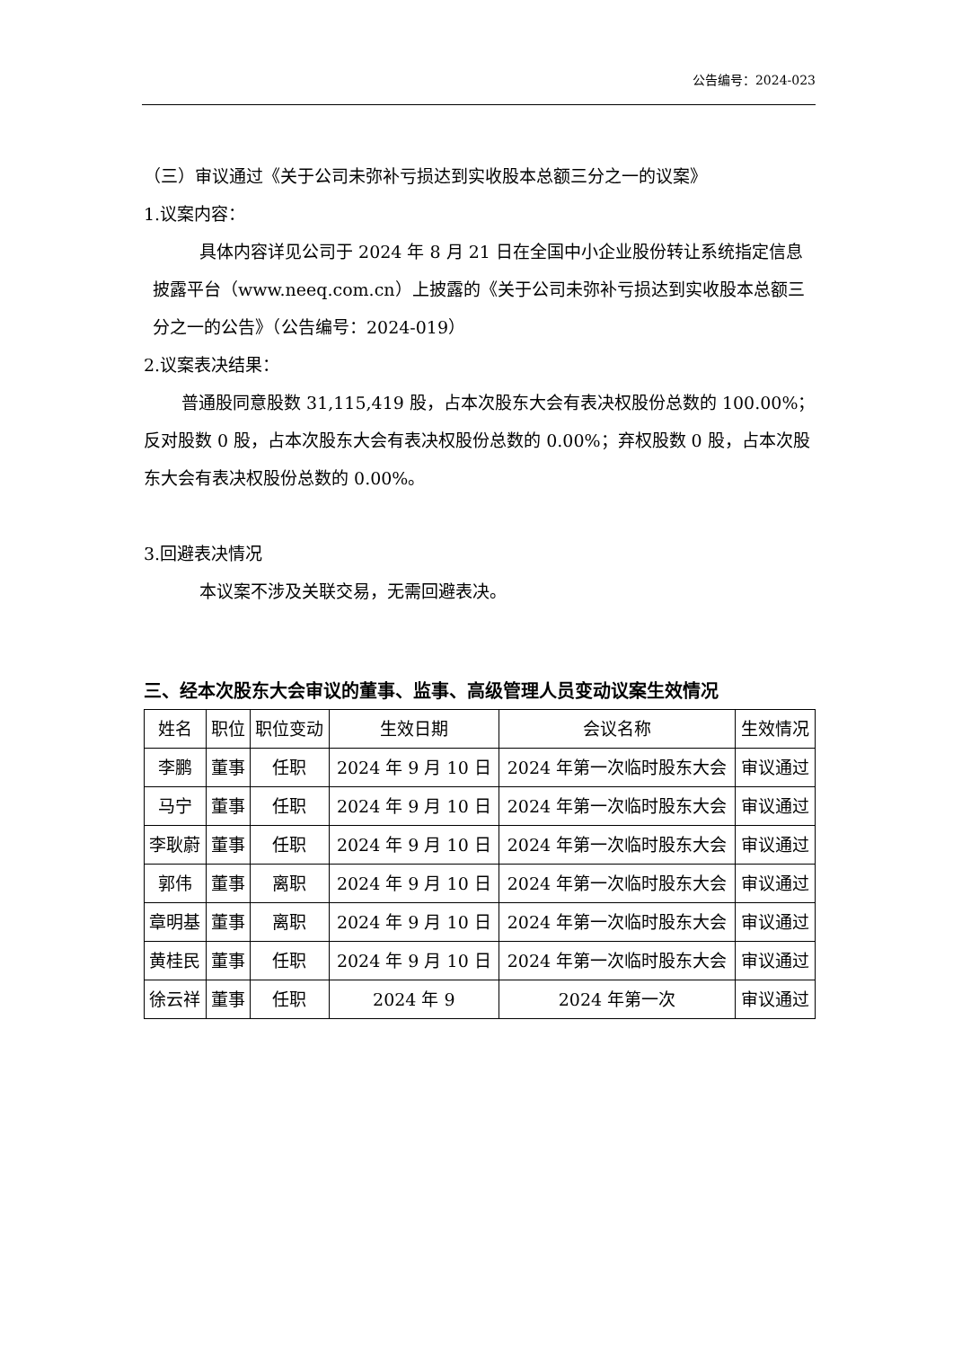公告编号：2024-023
（三）审议通过《关于公司未弥补亏损达到实收股本总额三分之一的议案》
1.议案内容：
具体内容详见公司于 2024 年 8 月 21 日在全国中小企业股份转让系统指定信息披露平台（www.neeq.com.cn）上披露的《关于公司未弥补亏损达到实收股本总额三分之一的公告》（公告编号：2024-019）
2.议案表决结果：
普通股同意股数 31,115,419 股，占本次股东大会有表决权股份总数的 100.00%；反对股数 0 股，占本次股东大会有表决权股份总数的 0.00%；弃权股数 0 股，占本次股东大会有表决权股份总数的 0.00%。
3.回避表决情况
本议案不涉及关联交易，无需回避表决。
三、经本次股东大会审议的董事、监事、高级管理人员变动议案生效情况
| 姓名 | 职位 | 职位变动 | 生效日期 | 会议名称 | 生效情况 |
| --- | --- | --- | --- | --- | --- |
| 李鹏 | 董事 | 任职 | 2024 年 9 月 10 日 | 2024 年第一次临时股东大会 | 审议通过 |
| 马宁 | 董事 | 任职 | 2024 年 9 月 10 日 | 2024 年第一次临时股东大会 | 审议通过 |
| 李耿蔚 | 董事 | 任职 | 2024 年 9 月 10 日 | 2024 年第一次临时股东大会 | 审议通过 |
| 郭伟 | 董事 | 离职 | 2024 年 9 月 10 日 | 2024 年第一次临时股东大会 | 审议通过 |
| 章明基 | 董事 | 离职 | 2024 年 9 月 10 日 | 2024 年第一次临时股东大会 | 审议通过 |
| 黄桂民 | 董事 | 任职 | 2024 年 9 月 10 日 | 2024 年第一次临时股东大会 | 审议通过 |
| 徐云祥 | 董事 | 任职 | 2024 年 9 | 2024 年第一次 | 审议通过 |